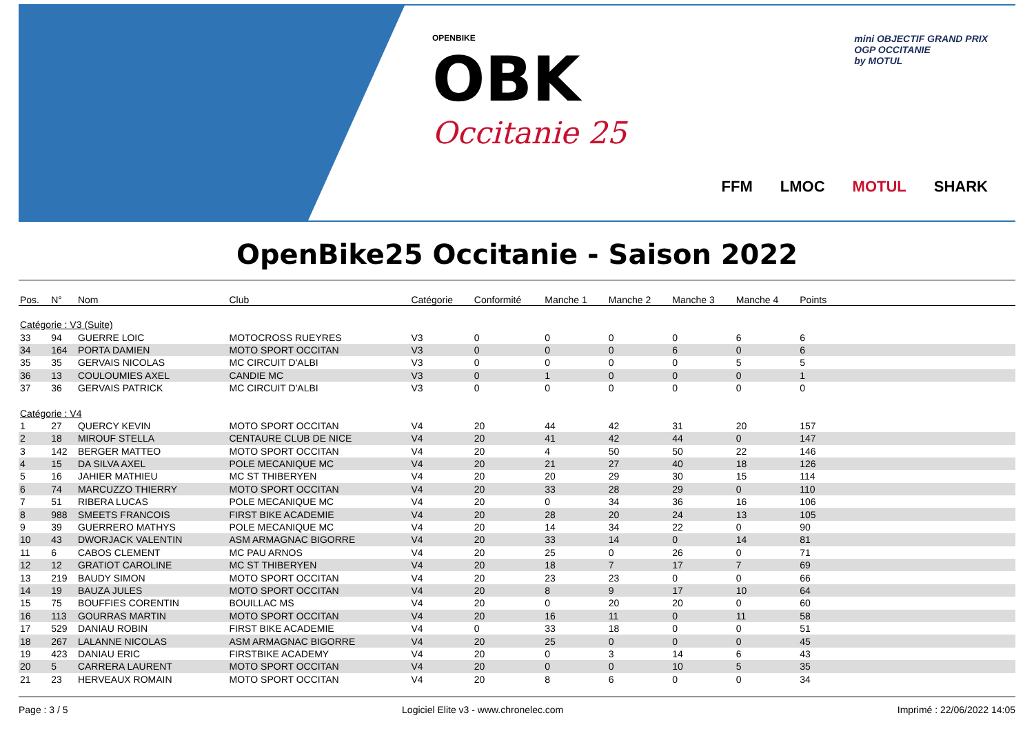OPENBIKE
OBK
Occitanie 25
mini OBJECTIF GRAND PRIX
OGP OCCITANIE
by MOTUL
FFM LMOC MOTUL SHARK
OpenBike25 Occitanie - Saison 2022
| Pos. | N° | Nom | Club | Catégorie | Conformité | Manche 1 | Manche 2 | Manche 3 | Manche 4 | Points | |
| --- | --- | --- | --- | --- | --- | --- | --- | --- | --- | --- | --- |
| Catégorie : V3 (Suite) | | | | | | | | | | | |
| 33 | 94 | GUERRE LOIC | MOTOCROSS RUEYRES | V3 | 0 | 0 | 0 | 0 | 6 | 6 | |
| 34 | 164 | PORTA DAMIEN | MOTO SPORT OCCITAN | V3 | 0 | 0 | 0 | 6 | 0 | 6 | |
| 35 | 35 | GERVAIS NICOLAS | MC CIRCUIT D'ALBI | V3 | 0 | 0 | 0 | 0 | 5 | 5 | |
| 36 | 13 | COULOUMIES AXEL | CANDIE MC | V3 | 0 | 1 | 0 | 0 | 0 | 1 | |
| 37 | 36 | GERVAIS PATRICK | MC CIRCUIT D'ALBI | V3 | 0 | 0 | 0 | 0 | 0 | 0 | |
| Catégorie : V4 | | | | | | | | | | | |
| 1 | 27 | QUERCY KEVIN | MOTO SPORT OCCITAN | V4 | 20 | 44 | 42 | 31 | 20 | 157 | |
| 2 | 18 | MIROUF STELLA | CENTAURE CLUB DE NICE | V4 | 20 | 41 | 42 | 44 | 0 | 147 | |
| 3 | 142 | BERGER MATTEO | MOTO SPORT OCCITAN | V4 | 20 | 4 | 50 | 50 | 22 | 146 | |
| 4 | 15 | DA SILVA AXEL | POLE MECANIQUE MC | V4 | 20 | 21 | 27 | 40 | 18 | 126 | |
| 5 | 16 | JAHIER MATHIEU | MC ST THIBERYEN | V4 | 20 | 20 | 29 | 30 | 15 | 114 | |
| 6 | 74 | MARCUZZO THIERRY | MOTO SPORT OCCITAN | V4 | 20 | 33 | 28 | 29 | 0 | 110 | |
| 7 | 51 | RIBERA LUCAS | POLE MECANIQUE MC | V4 | 20 | 0 | 34 | 36 | 16 | 106 | |
| 8 | 988 | SMEETS FRANCOIS | FIRST BIKE ACADEMIE | V4 | 20 | 28 | 20 | 24 | 13 | 105 | |
| 9 | 39 | GUERRERO MATHYS | POLE MECANIQUE MC | V4 | 20 | 14 | 34 | 22 | 0 | 90 | |
| 10 | 43 | DWORJACK VALENTIN | ASM ARMAGNAC BIGORRE | V4 | 20 | 33 | 14 | 0 | 14 | 81 | |
| 11 | 6 | CABOS CLEMENT | MC PAU ARNOS | V4 | 20 | 25 | 0 | 26 | 0 | 71 | |
| 12 | 12 | GRATIOT CAROLINE | MC ST THIBERYEN | V4 | 20 | 18 | 7 | 17 | 7 | 69 | |
| 13 | 219 | BAUDY SIMON | MOTO SPORT OCCITAN | V4 | 20 | 23 | 23 | 0 | 0 | 66 | |
| 14 | 19 | BAUZA JULES | MOTO SPORT OCCITAN | V4 | 20 | 8 | 9 | 17 | 10 | 64 | |
| 15 | 75 | BOUFFIES CORENTIN | BOUILLAC MS | V4 | 20 | 0 | 20 | 20 | 0 | 60 | |
| 16 | 113 | GOURRAS MARTIN | MOTO SPORT OCCITAN | V4 | 20 | 16 | 11 | 0 | 11 | 58 | |
| 17 | 529 | DANIAU ROBIN | FIRST BIKE ACADEMIE | V4 | 0 | 33 | 18 | 0 | 0 | 51 | |
| 18 | 267 | LALANNE NICOLAS | ASM ARMAGNAC BIGORRE | V4 | 20 | 25 | 0 | 0 | 0 | 45 | |
| 19 | 423 | DANIAU ERIC | FIRSTBIKE ACADEMY | V4 | 20 | 0 | 3 | 14 | 6 | 43 | |
| 20 | 5 | CARRERA LAURENT | MOTO SPORT OCCITAN | V4 | 20 | 0 | 0 | 10 | 5 | 35 | |
| 21 | 23 | HERVEAUX ROMAIN | MOTO SPORT OCCITAN | V4 | 20 | 8 | 6 | 0 | 0 | 34 | |
Page : 3 / 5 Logiciel Elite v3 - www.chronelec.com Imprimé : 22/06/2022 14:05